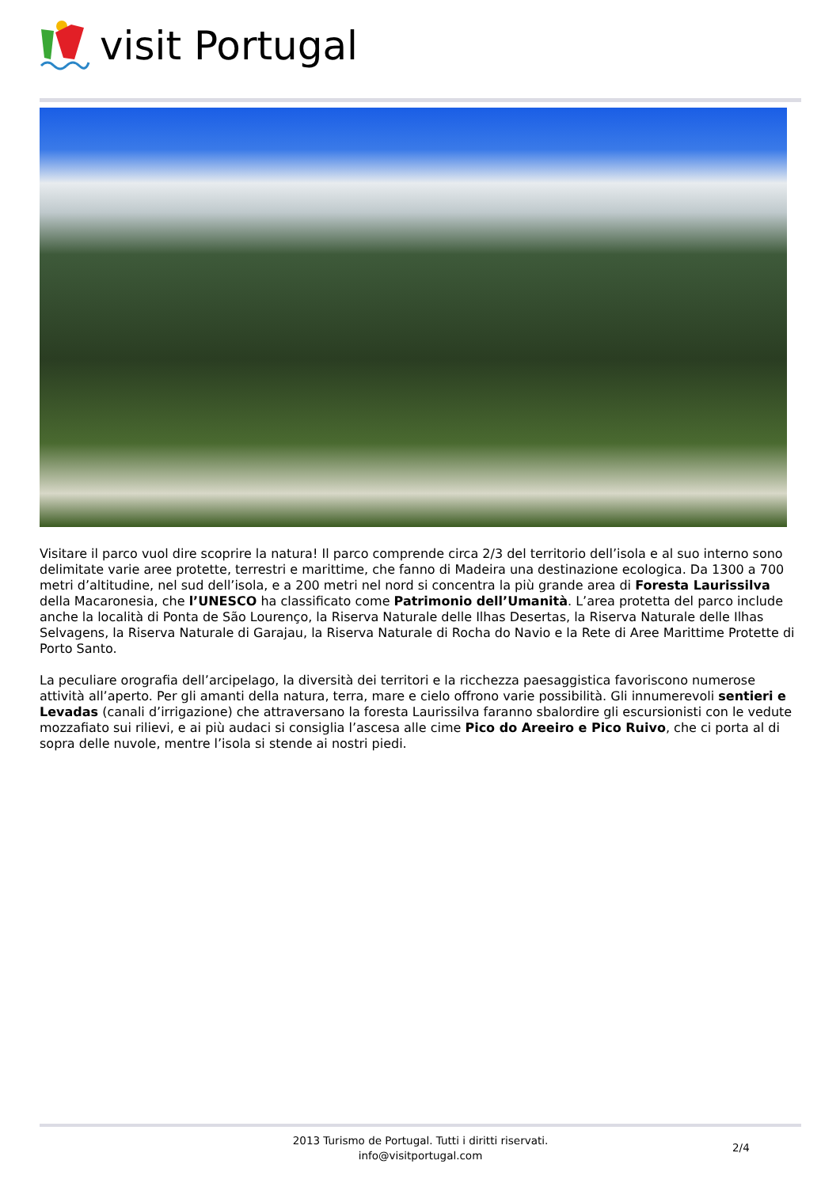visit Portugal
Visitare il parco vuol dire scoprire la natura! Il parco comprende circa 2/3 del territorio dell’isola e al suo interno sono delimitate varie aree protette, terrestri e marittime, che fanno di Madeira una destinazione ecologica. Da 1300 a 700 metri d’altitudine, nel sud dell’isola, e a 200 metri nel nord si concentra la più grande area di Foresta Laurissilva della Macaronesia, che l’UNESCO ha classificato come Patrimonio dell’Umanità. L’area protetta del parco include anche la località di Ponta de São Lourenço, la Riserva Naturale delle Ilhas Desertas, la Riserva Naturale delle Ilhas Selvagens, la Riserva Naturale di Garajau, la Riserva Naturale di Rocha do Navio e la Rete di Aree Marittime Protette di Porto Santo.
La peculiare orografia dell’arcipelago, la diversità dei territori e la ricchezza paesaggistica favoriscono numerose attività all’aperto. Per gli amanti della natura, terra, mare e cielo offrono varie possibilità. Gli innumerevoli sentieri e Levadas (canali d’irrigazione) che attraversano la foresta Laurissilva faranno sbalordire gli escursionisti con le vedute mozzafiato sui rilievi, e ai più audaci si consiglia l’ascesa alle cime Pico do Areeiro e Pico Ruivo, che ci porta al di sopra delle nuvole, mentre l’isola si stende ai nostri piedi.
2013 Turismo de Portugal. Tutti i diritti riservati.
info@visitportugal.com
2/4